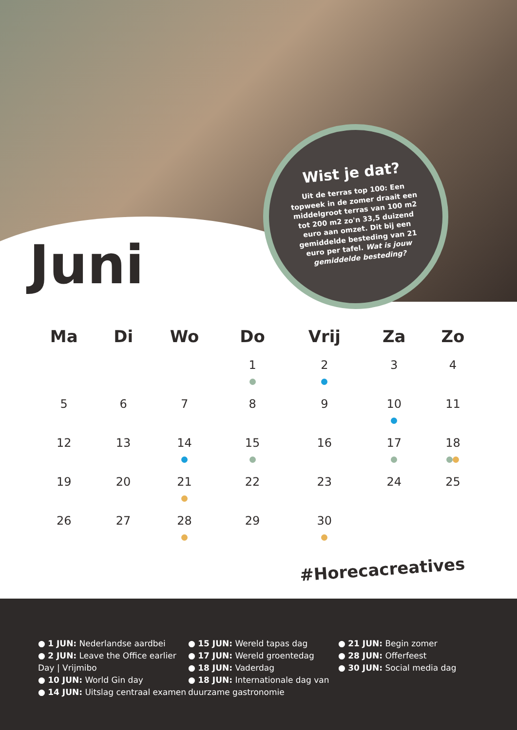Wist je dat?
Uit de terras top 100: Een topweek in de zomer draait een middelgroot terras van 100 m2 tot 200 m2 zo'n 33,5 duizend euro aan omzet. Dit bij een gemiddelde besteding van 21 euro per tafel. Wat is jouw gemiddelde besteding?
Juni
| Ma | Di | Wo | Do | Vrij | Za | Zo |
| --- | --- | --- | --- | --- | --- | --- |
| | | | 1 | 2 | 3 | 4 |
| 5 | 6 | 7 | 8 | 9 | 10 | 11 |
| 12 | 13 | 14 | 15 | 16 | 17 | 18 |
| 19 | 20 | 21 | 22 | 23 | 24 | 25 |
| 26 | 27 | 28 | 29 | 30 | | |
#Horecacreatives
● 1 JUN: Nederlandse aardbei
● 2 JUN: Leave the Office earlier Day | Vrijmibo
● 10 JUN: World Gin day
● 14 JUN: Uitslag centraal examen
● 15 JUN: Wereld tapas dag
● 17 JUN: Wereld groentedag
● 18 JUN: Vaderdag
● 18 JUN: Internationale dag van duurzame gastronomie
● 21 JUN: Begin zomer
● 28 JUN: Offerfeest
● 30 JUN: Social media dag